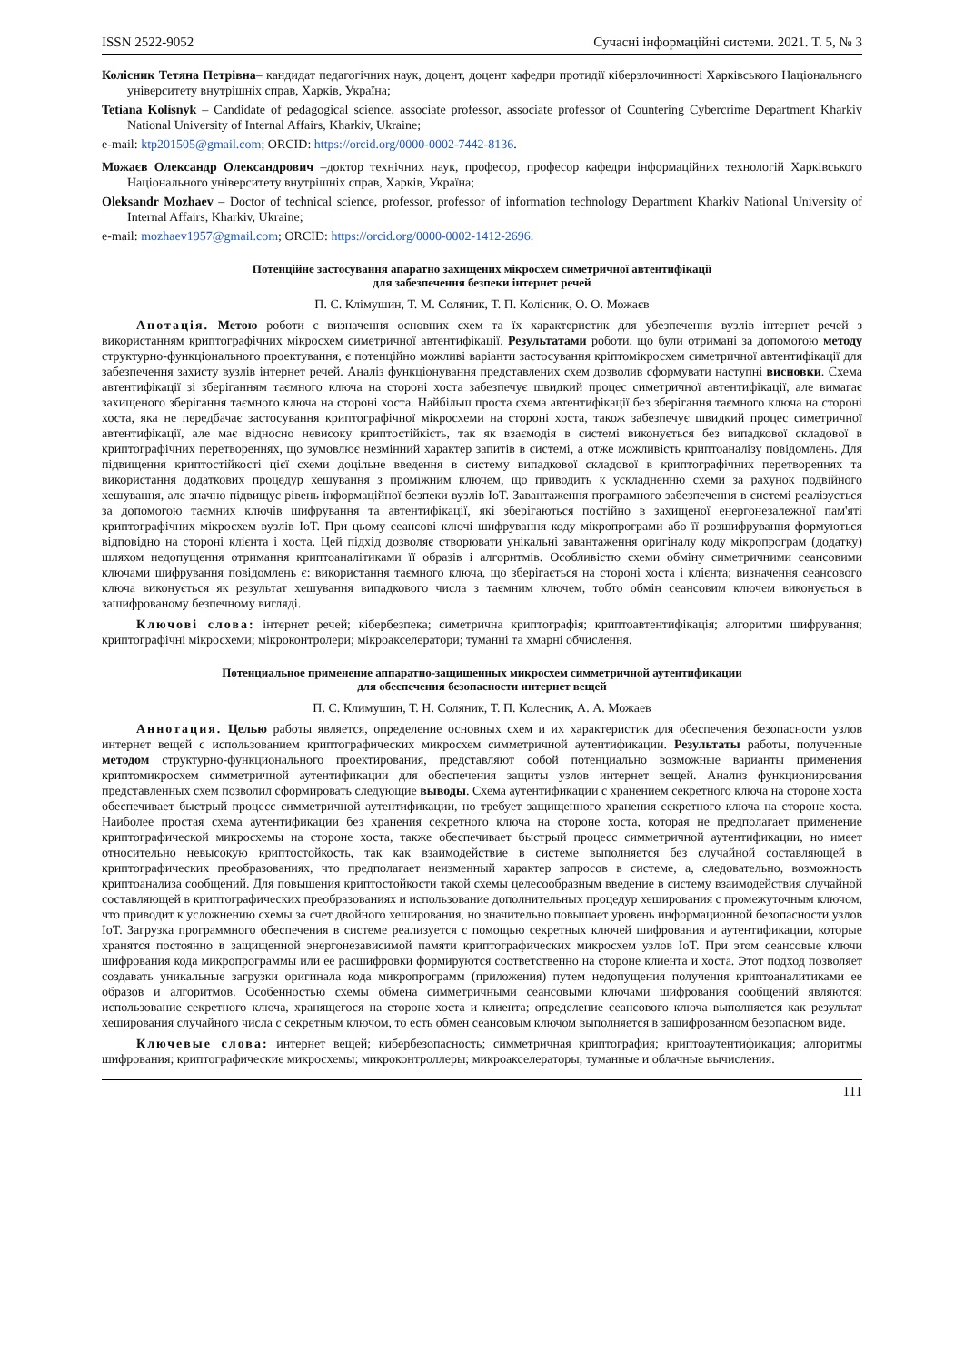ISSN 2522-9052 Сучасні інформаційні системи. 2021. Т. 5, № 3
Колісник Тетяна Петрівна– кандидат педагогічних наук, доцент, доцент кафедри протидії кіберзлочинності Харківського Національного університету внутрішніх справ, Харків, Україна;
Tetiana Kolisnyk – Candidate of pedagogical science, associate professor, associate professor of Countering Cybercrime Department Kharkiv National University of Internal Affairs, Kharkiv, Ukraine;
e-mail: ktp201505@gmail.com; ORCID: https://orcid.org/0000-0002-7442-8136.
Можаєв Олександр Олександрович –доктор технічних наук, професор, професор кафедри інформаційних технологій Харківського Національного університету внутрішніх справ, Харків, Україна;
Oleksandr Mozhaev – Doctor of technical science, professor, professor of information technology Department Kharkiv National University of Internal Affairs, Kharkiv, Ukraine;
e-mail: mozhaev1957@gmail.com; ORCID: https://orcid.org/0000-0002-1412-2696.
Потенційне застосування апаратно захищених мікросхем симетричної автентифікації
для забезпечення безпеки інтернет речей
П. С. Клімушин, Т. М. Соляник, Т. П. Колісник, О. О. Можаєв
Анотація. Метою роботи є визначення основних схем та їх характеристик для убезпечення вузлів інтернет речей з використанням криптографічних мікросхем симетричної автентифікації. Результатами роботи, що були отримані за допомогою методу структурно-функціонального проектування, є потенційно можливі варіанти застосування кріптомікросхем симетричної автентифікації для забезпечення захисту вузлів інтернет речей. Аналіз функціонування представлених схем дозволив сформувати наступні висновки. Схема автентифікації зі зберіганням таємного ключа на стороні хоста забезпечує швидкий процес симетричної автентифікації, але вимагає захищеного зберігання таємного ключа на стороні хоста. Найбільш проста схема автентифікації без зберігання таємного ключа на стороні хоста, яка не передбачає застосування криптографічної мікросхеми на стороні хоста, також забезпечує швидкий процес симетричної автентифікації, але має відносно невисоку криптостійкість, так як взаємодія в системі виконується без випадкової складової в криптографічних перетвореннях, що зумовлює незмінний характер запитів в системі, а отже можливість криптоаналізу повідомлень. Для підвищення криптостійкості цієї схеми доцільне введення в систему випадкової складової в криптографічних перетвореннях та використання додаткових процедур хешування з проміжним ключем, що приводить к ускладненню схеми за рахунок подвійного хешування, але значно підвищує рівень інформаційної безпеки вузлів IoT. Завантаження програмного забезпечення в системі реалізується за допомогою таємних ключів шифрування та автентифікації, які зберігаються постійно в захищеної енергонезалежної пам'яті криптографічних мікросхем вузлів IoT. При цьому сеансові ключі шифрування коду мікропрограми або її розшифрування формуються відповідно на стороні клієнта і хоста. Цей підхід дозволяє створювати унікальні завантаження оригіналу коду мікропрограм (додатку) шляхом недопущення отримання криптоаналітиками її образів і алгоритмів. Особливістю схеми обміну симетричними сеансовими ключами шифрування повідомлень є: використання таємного ключа, що зберігається на стороні хоста і клієнта; визначення сеансового ключа виконується як результат хешування випадкового числа з таємним ключем, тобто обмін сеансовим ключем виконується в зашифрованому безпечному вигляді.
Ключові слова: інтернет речей; кібербезпека; симетрична криптографія; криптоавтентифікація; алгоритми шифрування; криптографічні мікросхеми; мікроконтролери; мікроакселератори; туманні та хмарні обчислення.
Потенциальное применение аппаратно-защищенных микросхем симметричной аутентификации
для обеспечения безопасности интернет вещей
П. С. Климушин, Т. Н. Соляник, Т. П. Колесник, А. А. Можаев
Аннотация. Целью работы является, определение основных схем и их характеристик для обеспечения безопасности узлов интернет вещей с использованием криптографических микросхем симметричной аутентификации. Результаты работы, полученные методом структурно-функционального проектирования, представляют собой потенциально возможные варианты применения криптомикросхем симметричной аутентификации для обеспечения защиты узлов интернет вещей. Анализ функционирования представленных схем позволил сформировать следующие выводы. Схема аутентификации с хранением секретного ключа на стороне хоста обеспечивает быстрый процесс симметричной аутентификации, но требует защищенного хранения секретного ключа на стороне хоста. Наиболее простая схема аутентификации без хранения секретного ключа на стороне хоста, которая не предполагает применение криптографической микросхемы на стороне хоста, также обеспечивает быстрый процесс симметричной аутентификации, но имеет относительно невысокую криптостойкость, так как взаимодействие в системе выполняется без случайной составляющей в криптографических преобразованиях, что предполагает неизменный характер запросов в системе, а, следовательно, возможность криптоанализа сообщений. Для повышения криптостойкости такой схемы целесообразным введение в систему взаимодействия случайной составляющей в криптографических преобразованиях и использование дополнительных процедур хеширования с промежуточным ключом, что приводит к усложнению схемы за счет двойного хеширования, но значительно повышает уровень информационной безопасности узлов IoT. Загрузка программного обеспечения в системе реализуется с помощью секретных ключей шифрования и аутентификации, которые хранятся постоянно в защищенной энергонезависимой памяти криптографических микросхем узлов IoT. При этом сеансовые ключи шифрования кода микропрограммы или ее расшифровки формируются соответственно на стороне клиента и хоста. Этот подход позволяет создавать уникальные загрузки оригинала кода микропрограмм (приложения) путем недопущения получения криптоаналитиками ее образов и алгоритмов. Особенностью схемы обмена симметричными сеансовыми ключами шифрования сообщений являются: использование секретного ключа, хранящегося на стороне хоста и клиента; определение сеансового ключа выполняется как результат хеширования случайного числа с секретным ключом, то есть обмен сеансовым ключом выполняется в зашифрованном безопасном виде.
Ключевые слова: интернет вещей; кибербезопасность; симметричная криптография; криптоаутентификация; алгоритмы шифрования; криптографические микросхемы; микроконтроллеры; микроакселераторы; туманные и облачные вычисления.
111